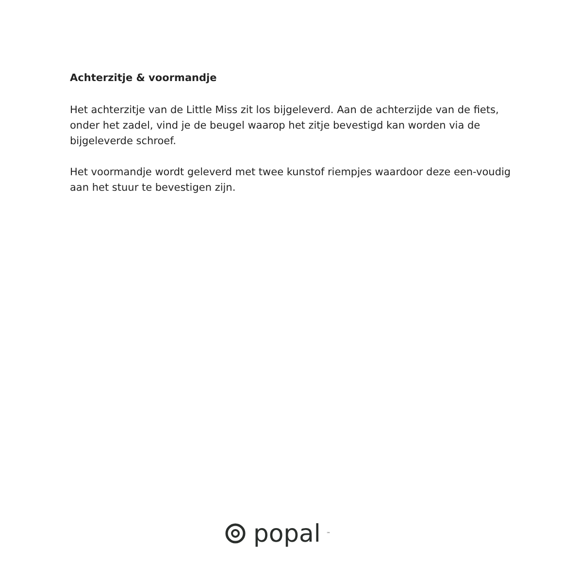Achterzitje & voormandje
Het achterzitje van de Little Miss zit los bijgeleverd. Aan de achterzijde van de fiets, onder het zadel, vind je de beugel waarop het zitje bevestigd kan worden via de bijgeleverde schroef.
Het voormandje wordt geleverd met twee kunstof riempjes waardoor deze een-voudig aan het stuur te bevestigen zijn.
popal<sup>™</sup>